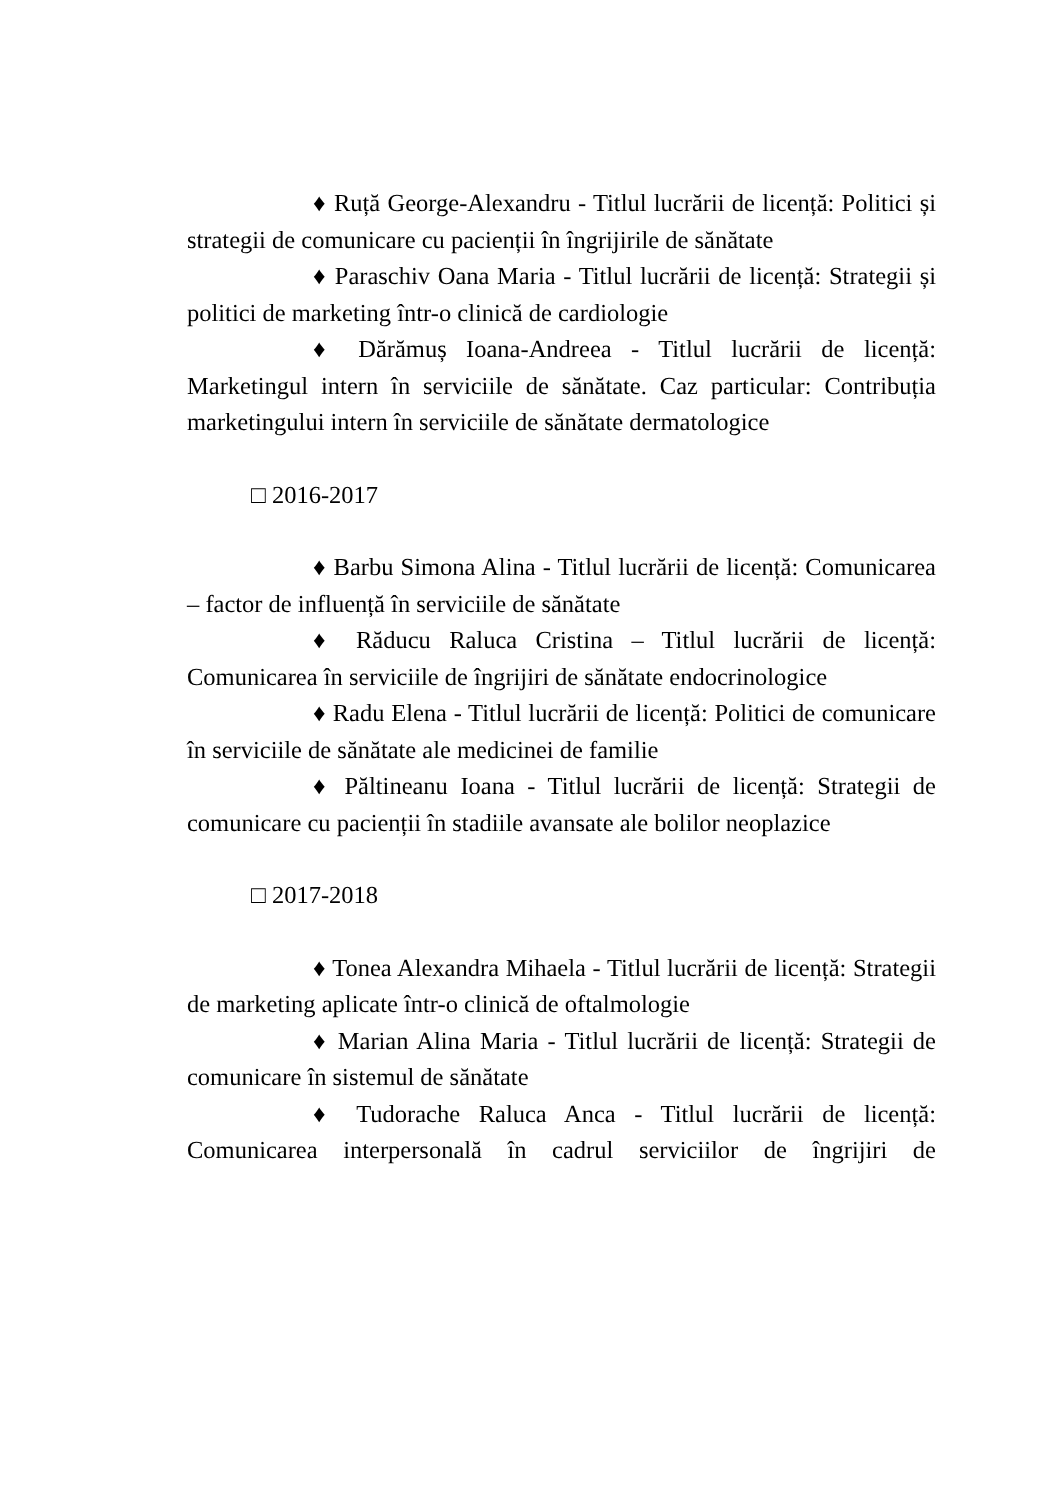♦ Ruță George-Alexandru - Titlul lucrării de licență: Politici și strategii de comunicare cu pacienții în îngrijirile de sănătate
♦ Paraschiv Oana Maria - Titlul lucrării de licență: Strategii și politici de marketing într-o clinică de cardiologie
♦ Dărămuș Ioana-Andreea - Titlul lucrării de licență: Marketingul intern în serviciile de sănătate. Caz particular: Contribuția marketingului intern în serviciile de sănătate dermatologice
□ 2016-2017
♦ Barbu Simona Alina - Titlul lucrării de licență: Comunicarea – factor de influență în serviciile de sănătate
♦ Răducu Raluca Cristina – Titlul lucrării de licență: Comunicarea în serviciile de îngrijiri de sănătate endocrinologice
♦ Radu Elena - Titlul lucrării de licență: Politici de comunicare în serviciile de sănătate ale medicinei de familie
♦ Păltineanu Ioana - Titlul lucrării de licență: Strategii de comunicare cu pacienții în stadiile avansate ale bolilor neoplazice
□ 2017-2018
♦ Tonea Alexandra Mihaela - Titlul lucrării de licență: Strategii de marketing aplicate într-o clinică de oftalmologie
♦ Marian Alina Maria - Titlul lucrării de licență: Strategii de comunicare în sistemul de sănătate
♦ Tudorache Raluca Anca - Titlul lucrării de licență: Comunicarea interpersonală în cadrul serviciilor de îngrijiri de